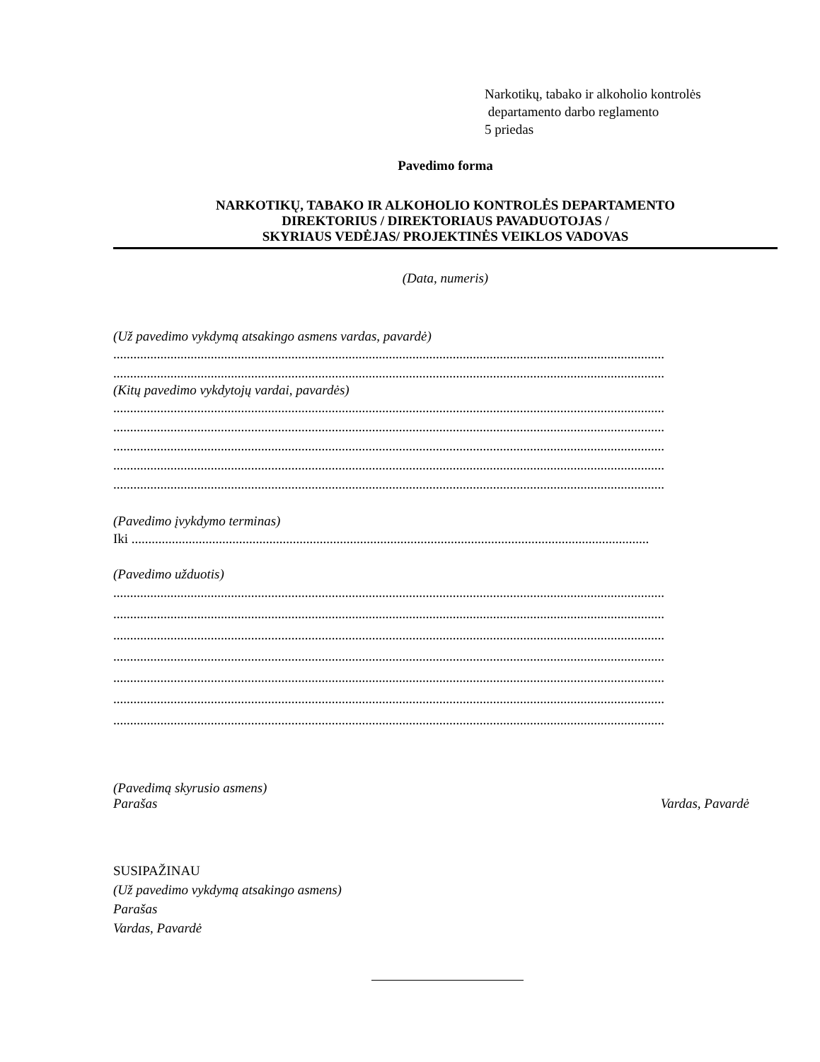Narkotikų, tabako ir alkoholio kontrolės
departamento darbo reglamento
5 priedas
Pavedimo forma
NARKOTIKŲ, TABAKO IR ALKOHOLIO KONTROLĖS DEPARTAMENTO
DIREKTORIUS / DIREKTORIAUS PAVADUOTOJAS /
SKYRIAUS VEDĖJAS/ PROJEKTINĖS VEIKLOS VADOVAS
(Data, numeris)
(Už pavedimo vykdymą atsakingo asmens vardas, pavardė)
....................................................................................................................................................................
....................................................................................................................................................................
(Kitų pavedimo vykdytojų vardai, pavardės)
....................................................................................................................................................................
....................................................................................................................................................................
....................................................................................................................................................................
....................................................................................................................................................................
....................................................................................................................................................................
(Pavedimo įvykdymo terminas)
Iki ..........................................................................................................................................................
(Pavedimo užduotis)
....................................................................................................................................................................
....................................................................................................................................................................
....................................................................................................................................................................
....................................................................................................................................................................
....................................................................................................................................................................
....................................................................................................................................................................
....................................................................................................................................................................
(Pavedimą skyrusio asmens)
Parašas Vardas, Pavardė
SUSIPAŽINAU
(Už pavedimo vykdymą atsakingo asmens)
Parašas
Vardas, Pavardė